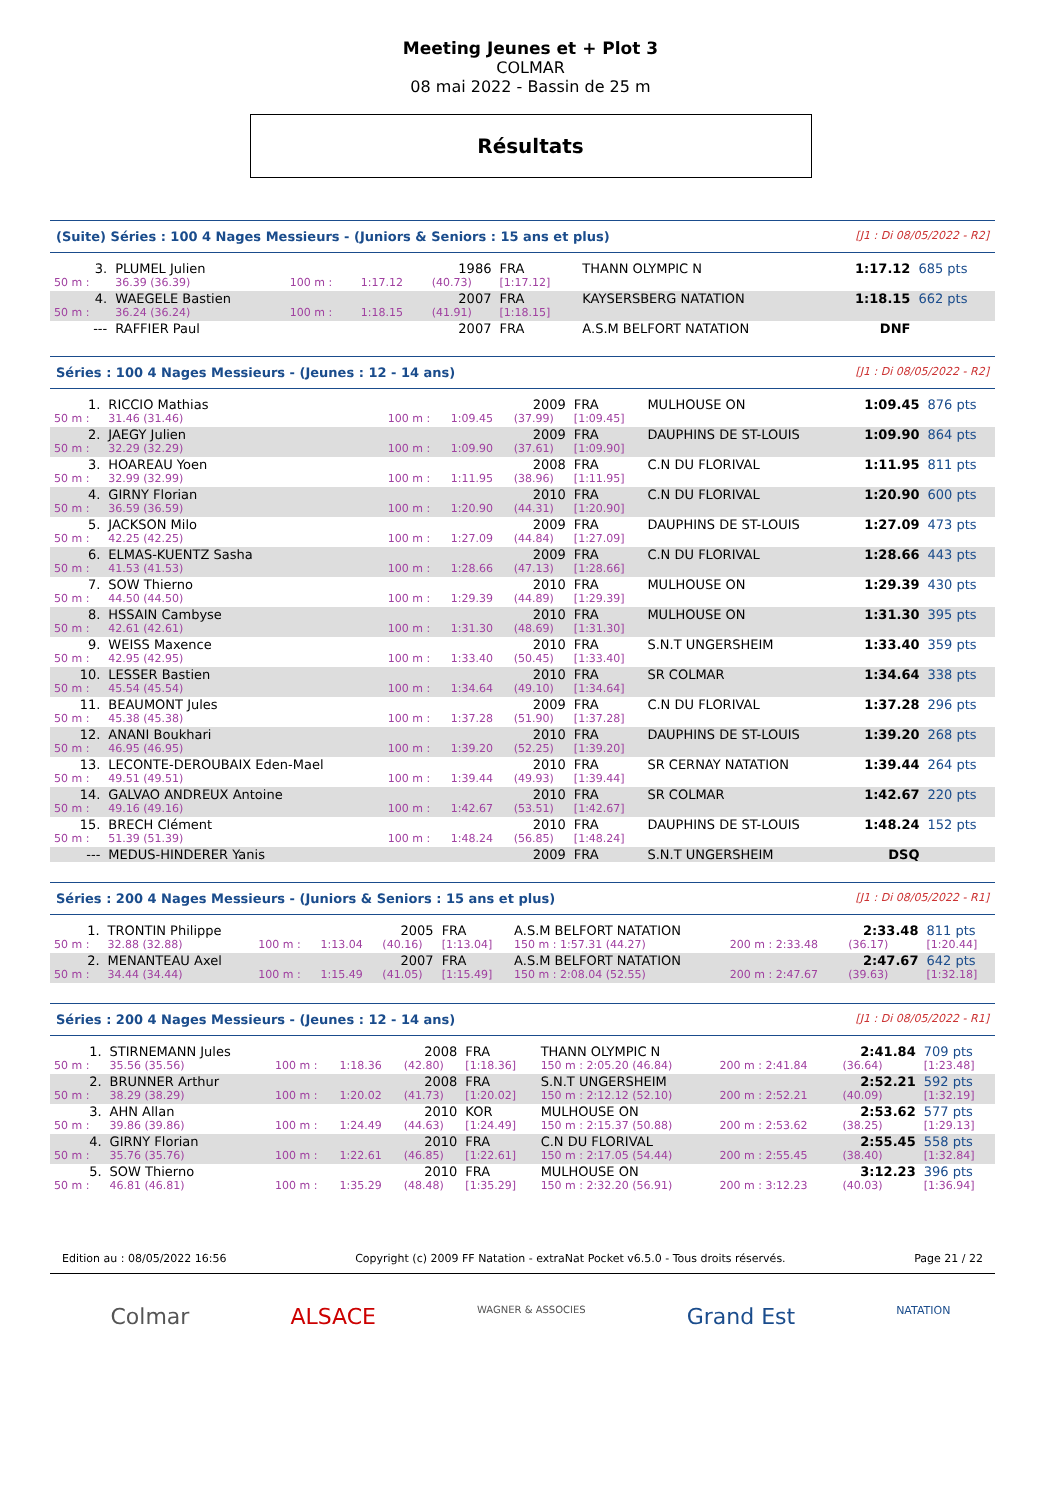Meeting Jeunes et + Plot 3
COLMAR
08 mai 2022 - Bassin de 25 m
Résultats
(Suite) Séries : 100 4 Nages Messieurs - (Juniors & Seniors : 15 ans et plus) [J1 : Di 08/05/2022 - R2]
| 3. | PLUMEL Julien | | | 1986 | FRA | THANN OLYMPIC N | 1:17.12 | 685 pts |
| 50 m : | 36.39 (36.39) | 100 m : | 1:17.12 | (40.73) | [1:17.12] | | | |
| 4. | WAEGELE Bastien | | | 2007 | FRA | KAYSERSBERG NATATION | 1:18.15 | 662 pts |
| 50 m : | 36.24 (36.24) | 100 m : | 1:18.15 | (41.91) | [1:18.15] | | | |
| --- | RAFFIER Paul | | | 2007 | FRA | A.S.M BELFORT NATATION | DNF | |
Séries : 100 4 Nages Messieurs - (Jeunes : 12 - 14 ans) [J1 : Di 08/05/2022 - R2]
| 1. | RICCIO Mathias | | | 2009 | FRA | MULHOUSE ON | 1:09.45 | 876 pts |
| 50 m : | 31.46 (31.46) | 100 m : | 1:09.45 | (37.99) | [1:09.45] | | | |
| 2. | JAEGY Julien | | | 2009 | FRA | DAUPHINS DE ST-LOUIS | 1:09.90 | 864 pts |
| 50 m : | 32.29 (32.29) | 100 m : | 1:09.90 | (37.61) | [1:09.90] | | | |
| 3. | HOAREAU Yoen | | | 2008 | FRA | C.N DU FLORIVAL | 1:11.95 | 811 pts |
| 50 m : | 32.99 (32.99) | 100 m : | 1:11.95 | (38.96) | [1:11.95] | | | |
| 4. | GIRNY Florian | | | 2010 | FRA | C.N DU FLORIVAL | 1:20.90 | 600 pts |
| 50 m : | 36.59 (36.59) | 100 m : | 1:20.90 | (44.31) | [1:20.90] | | | |
| 5. | JACKSON Milo | | | 2009 | FRA | DAUPHINS DE ST-LOUIS | 1:27.09 | 473 pts |
| 50 m : | 42.25 (42.25) | 100 m : | 1:27.09 | (44.84) | [1:27.09] | | | |
| 6. | ELMAS-KUENTZ Sasha | | | 2009 | FRA | C.N DU FLORIVAL | 1:28.66 | 443 pts |
| 50 m : | 41.53 (41.53) | 100 m : | 1:28.66 | (47.13) | [1:28.66] | | | |
| 7. | SOW Thierno | | | 2010 | FRA | MULHOUSE ON | 1:29.39 | 430 pts |
| 50 m : | 44.50 (44.50) | 100 m : | 1:29.39 | (44.89) | [1:29.39] | | | |
| 8. | HSSAIN Cambyse | | | 2010 | FRA | MULHOUSE ON | 1:31.30 | 395 pts |
| 50 m : | 42.61 (42.61) | 100 m : | 1:31.30 | (48.69) | [1:31.30] | | | |
| 9. | WEISS Maxence | | | 2010 | FRA | S.N.T UNGERSHEIM | 1:33.40 | 359 pts |
| 50 m : | 42.95 (42.95) | 100 m : | 1:33.40 | (50.45) | [1:33.40] | | | |
| 10. | LESSER Bastien | | | 2010 | FRA | SR COLMAR | 1:34.64 | 338 pts |
| 50 m : | 45.54 (45.54) | 100 m : | 1:34.64 | (49.10) | [1:34.64] | | | |
| 11. | BEAUMONT Jules | | | 2009 | FRA | C.N DU FLORIVAL | 1:37.28 | 296 pts |
| 50 m : | 45.38 (45.38) | 100 m : | 1:37.28 | (51.90) | [1:37.28] | | | |
| 12. | ANANI Boukhari | | | 2010 | FRA | DAUPHINS DE ST-LOUIS | 1:39.20 | 268 pts |
| 50 m : | 46.95 (46.95) | 100 m : | 1:39.20 | (52.25) | [1:39.20] | | | |
| 13. | LECONTE-DEROUBAIX Eden-Mael | | | 2010 | FRA | SR CERNAY NATATION | 1:39.44 | 264 pts |
| 50 m : | 49.51 (49.51) | 100 m : | 1:39.44 | (49.93) | [1:39.44] | | | |
| 14. | GALVAO ANDREUX Antoine | | | 2010 | FRA | SR COLMAR | 1:42.67 | 220 pts |
| 50 m : | 49.16 (49.16) | 100 m : | 1:42.67 | (53.51) | [1:42.67] | | | |
| 15. | BRECH Clément | | | 2010 | FRA | DAUPHINS DE ST-LOUIS | 1:48.24 | 152 pts |
| 50 m : | 51.39 (51.39) | 100 m : | 1:48.24 | (56.85) | [1:48.24] | | | |
| --- | MEDUS-HINDERER Yanis | | | 2009 | FRA | S.N.T UNGERSHEIM | DSQ | |
Séries : 200 4 Nages Messieurs - (Juniors & Seniors : 15 ans et plus) [J1 : Di 08/05/2022 - R1]
| 1. | TRONTIN Philippe | | | 2005 | FRA | A.S.M BELFORT NATATION | | 2:33.48 | 811 pts |
| 50 m : | 32.88 (32.88) | 100 m : | 1:13.04 | (40.16) | [1:13.04] | 150 m : 1:57.31 (44.27) | 200 m : 2:33.48 | (36.17) | [1:20.44] |
| 2. | MENANTEAU Axel | | | 2007 | FRA | A.S.M BELFORT NATATION | | 2:47.67 | 642 pts |
| 50 m : | 34.44 (34.44) | 100 m : | 1:15.49 | (41.05) | [1:15.49] | 150 m : 2:08.04 (52.55) | 200 m : 2:47.67 | (39.63) | [1:32.18] |
Séries : 200 4 Nages Messieurs - (Jeunes : 12 - 14 ans) [J1 : Di 08/05/2022 - R1]
| 1. | STIRNEMANN Jules | | | 2008 | FRA | THANN OLYMPIC N | | 2:41.84 | 709 pts |
| 50 m : | 35.56 (35.56) | 100 m : | 1:18.36 | (42.80) | [1:18.36] | 150 m : 2:05.20 (46.84) | 200 m : 2:41.84 | (36.64) | [1:23.48] |
| 2. | BRUNNER Arthur | | | 2008 | FRA | S.N.T UNGERSHEIM | | 2:52.21 | 592 pts |
| 50 m : | 38.29 (38.29) | 100 m : | 1:20.02 | (41.73) | [1:20.02] | 150 m : 2:12.12 (52.10) | 200 m : 2:52.21 | (40.09) | [1:32.19] |
| 3. | AHN Allan | | | 2010 | KOR | MULHOUSE ON | | 2:53.62 | 577 pts |
| 50 m : | 39.86 (39.86) | 100 m : | 1:24.49 | (44.63) | [1:24.49] | 150 m : 2:15.37 (50.88) | 200 m : 2:53.62 | (38.25) | [1:29.13] |
| 4. | GIRNY Florian | | | 2010 | FRA | C.N DU FLORIVAL | | 2:55.45 | 558 pts |
| 50 m : | 35.76 (35.76) | 100 m : | 1:22.61 | (46.85) | [1:22.61] | 150 m : 2:17.05 (54.44) | 200 m : 2:55.45 | (38.40) | [1:32.84] |
| 5. | SOW Thierno | | | 2010 | FRA | MULHOUSE ON | | 3:12.23 | 396 pts |
| 50 m : | 46.81 (46.81) | 100 m : | 1:35.29 | (48.48) | [1:35.29] | 150 m : 2:32.20 (56.91) | 200 m : 3:12.23 | (40.03) | [1:36.94] |
Edition au : 08/05/2022 16:56 Copyright (c) 2009 FF Natation - extraNat Pocket v6.5.0 - Tous droits réservés. Page 21 / 22
Colmar ALSACE WAGNER & ASSOCIES Grand Est NATATION